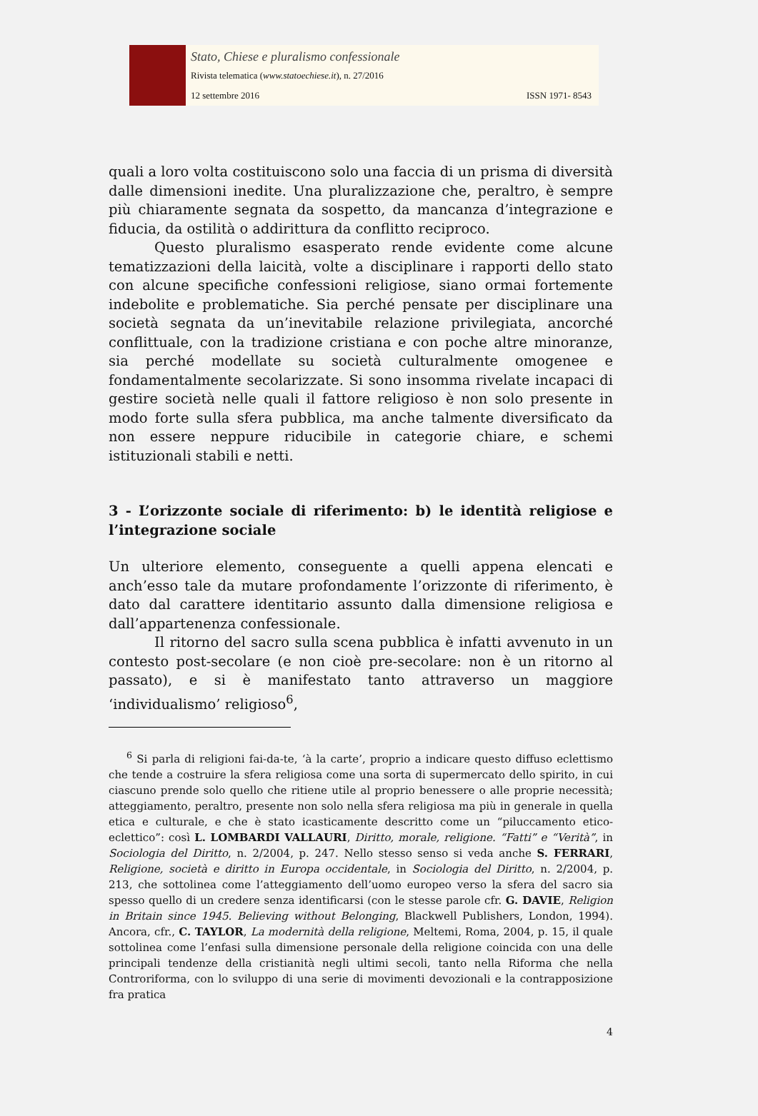Stato, Chiese e pluralismo confessionale
Rivista telematica (www.statoechiese.it), n. 27/2016
12 settembre 2016 ISSN 1971- 8543
quali a loro volta costituiscono solo una faccia di un prisma di diversità dalle dimensioni inedite. Una pluralizzazione che, peraltro, è sempre più chiaramente segnata da sospetto, da mancanza d’integrazione e fiducia, da ostilità o addirittura da conflitto reciproco.
Questo pluralismo esasperato rende evidente come alcune tematizzazioni della laicità, volte a disciplinare i rapporti dello stato con alcune specifiche confessioni religiose, siano ormai fortemente indebolite e problematiche. Sia perché pensate per disciplinare una società segnata da un’inevitabile relazione privilegiata, ancorché conflittuale, con la tradizione cristiana e con poche altre minoranze, sia perché modellate su società culturalmente omogenee e fondamentalmente secolarizzate. Si sono insomma rivelate incapaci di gestire società nelle quali il fattore religioso è non solo presente in modo forte sulla sfera pubblica, ma anche talmente diversificato da non essere neppure riducibile in categorie chiare, e schemi istituzionali stabili e netti.
3 - L’orizzonte sociale di riferimento: b) le identità religiose e l’integrazione sociale
Un ulteriore elemento, conseguente a quelli appena elencati e anch’esso tale da mutare profondamente l’orizzonte di riferimento, è dato dal carattere identitario assunto dalla dimensione religiosa e dall’appartenenza confessionale.
Il ritorno del sacro sulla scena pubblica è infatti avvenuto in un contesto post-secolare (e non cioè pre-secolare: non è un ritorno al passato), e si è manifestato tanto attraverso un maggiore ‘individualismo’ religioso<sup>6</sup>,
<sup>6</sup> Si parla di religioni fai-da-te, ‘à la carte’, proprio a indicare questo diffuso eclettismo che tende a costruire la sfera religiosa come una sorta di supermercato dello spirito, in cui ciascuno prende solo quello che ritiene utile al proprio benessere o alle proprie necessità; atteggiamento, peraltro, presente non solo nella sfera religiosa ma più in generale in quella etica e culturale, e che è stato icasticamente descritto come un “piluccamento etico-eclettico”: così L. LOMBARDI VALLAURI, Diritto, morale, religione. “Fatti” e “Verità”, in Sociologia del Diritto, n. 2/2004, p. 247. Nello stesso senso si veda anche S. FERRARI, Religione, società e diritto in Europa occidentale, in Sociologia del Diritto, n. 2/2004, p. 213, che sottolinea come l’atteggiamento dell’uomo europeo verso la sfera del sacro sia spesso quello di un credere senza identificarsi (con le stesse parole cfr. G. DAVIE, Religion in Britain since 1945. Believing without Belonging, Blackwell Publishers, London, 1994). Ancora, cfr., C. TAYLOR, La modernità della religione, Meltemi, Roma, 2004, p. 15, il quale sottolinea come l’enfasi sulla dimensione personale della religione coincida con una delle principali tendenze della cristianità negli ultimi secoli, tanto nella Riforma che nella Controriforma, con lo sviluppo di una serie di movimenti devozionali e la contrapposizione fra pratica
4